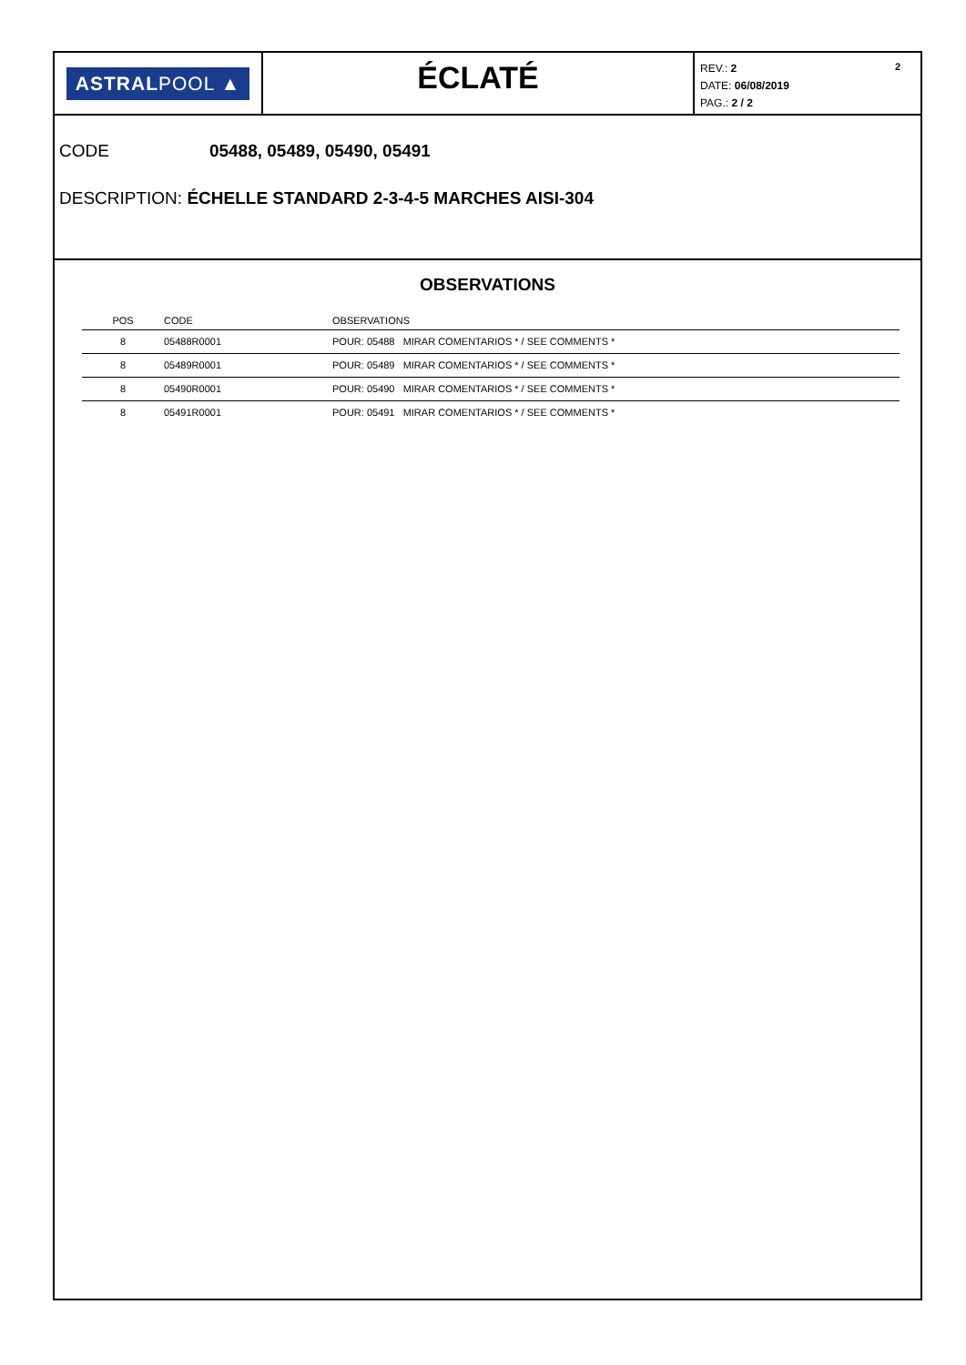ASTRALPOOL ▲
ÉCLATÉ
2 REV.: 2
DATE: 06/08/2019
PAG.: 2 / 2
CODE 05488, 05489, 05490, 05491
DESCRIPTION: ÉCHELLE STANDARD 2-3-4-5 MARCHES AISI-304
OBSERVATIONS
| POS | CODE | OBSERVATIONS |
| --- | --- | --- |
| 8 | 05488R0001 | POUR: 05488 MIRAR COMENTARIOS * / SEE COMMENTS * |
| 8 | 05489R0001 | POUR: 05489 MIRAR COMENTARIOS * / SEE COMMENTS * |
| 8 | 05490R0001 | POUR: 05490 MIRAR COMENTARIOS * / SEE COMMENTS * |
| 8 | 05491R0001 | POUR: 05491 MIRAR COMENTARIOS * / SEE COMMENTS * |